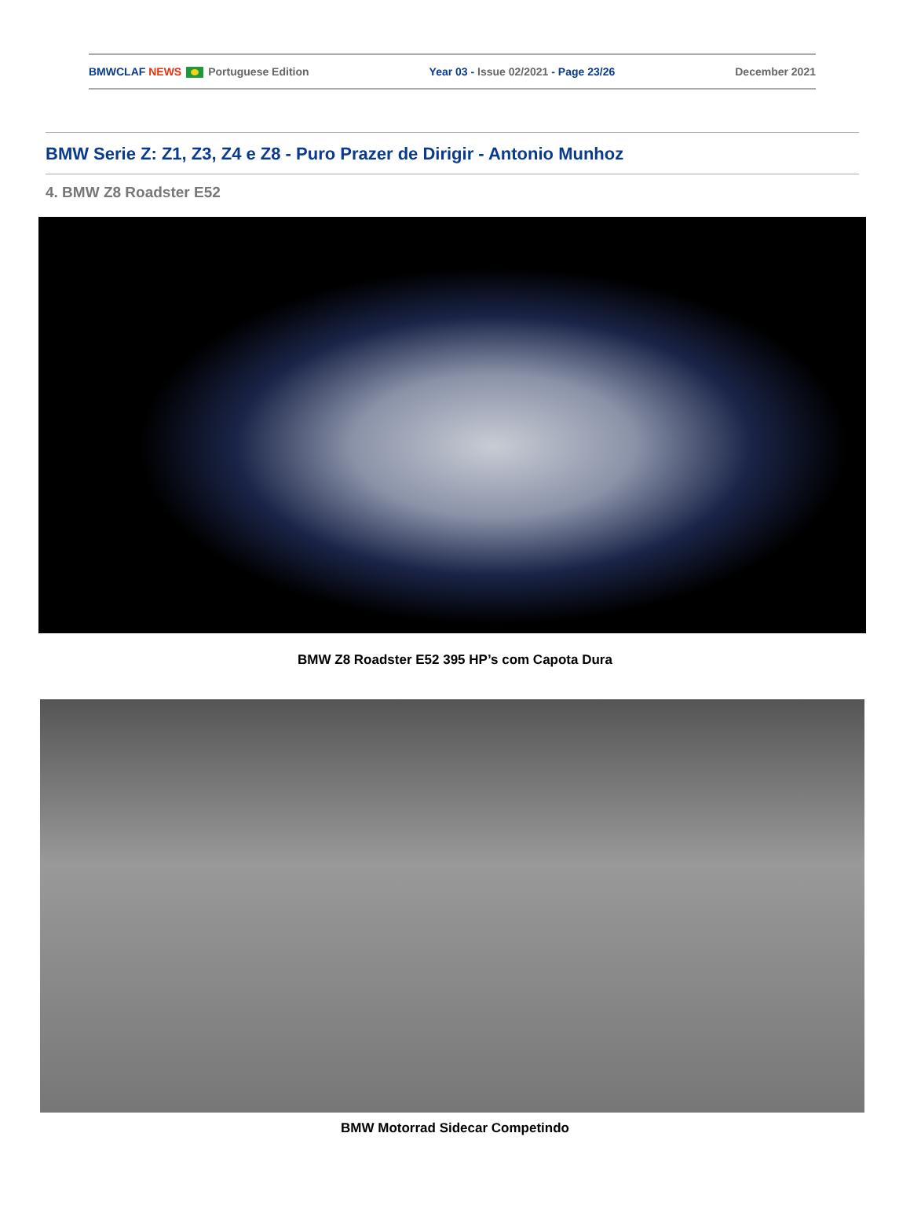BMWCLAF NEWS Portuguese Edition Year 03 - Issue 02/2021 - Page 23/26 December 2021
BMW Serie Z: Z1, Z3, Z4 e Z8 - Puro Prazer de Dirigir - Antonio Munhoz
4. BMW Z8 Roadster E52
BMW Z8 Roadster E52 395 HP’s com Capota Dura
BMW Motorrad Sidecar Competindo